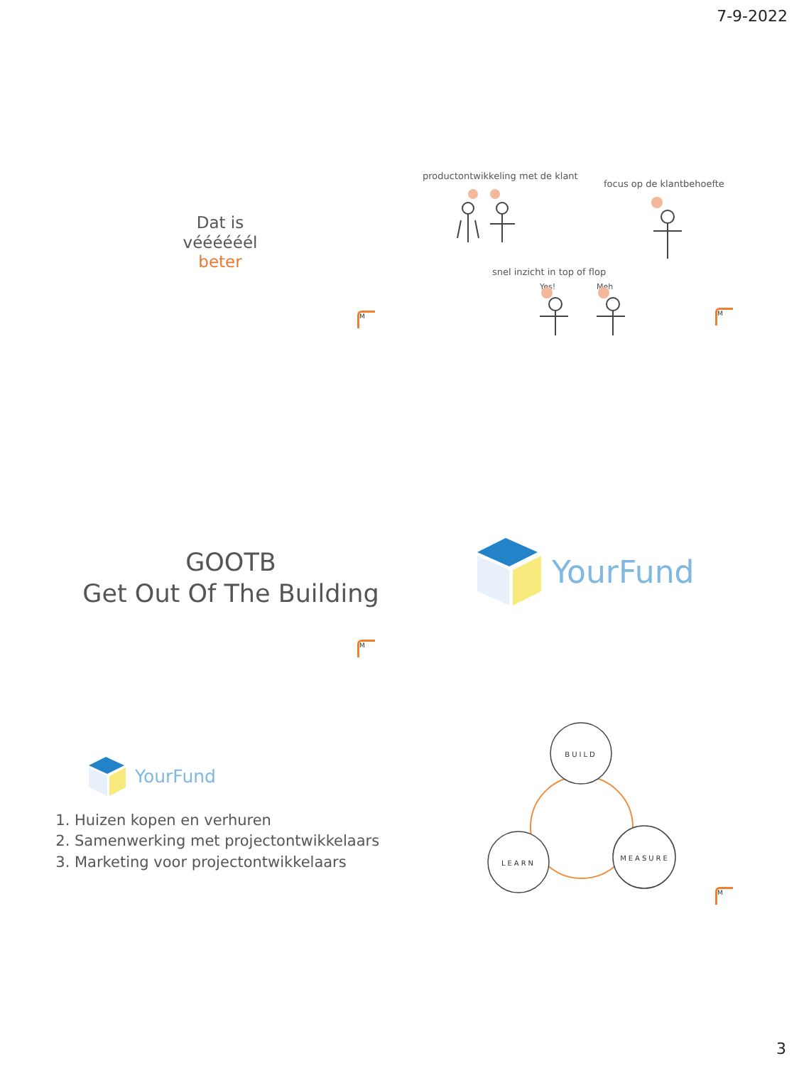7-9-2022
Dat is
véééééél
beter
M
productontwikkeling met de klant
focus op de klantbehoefte
snel inzicht in top of flop
Yes! Meh
M
GOOTB
Get Out Of The Building
M
YourFund
YourFund
1. Huizen kopen en verhuren
2. Samenwerking met projectontwikkelaars
3. Marketing voor projectontwikkelaars
BUILD
LEARN
MEASURE
M
3